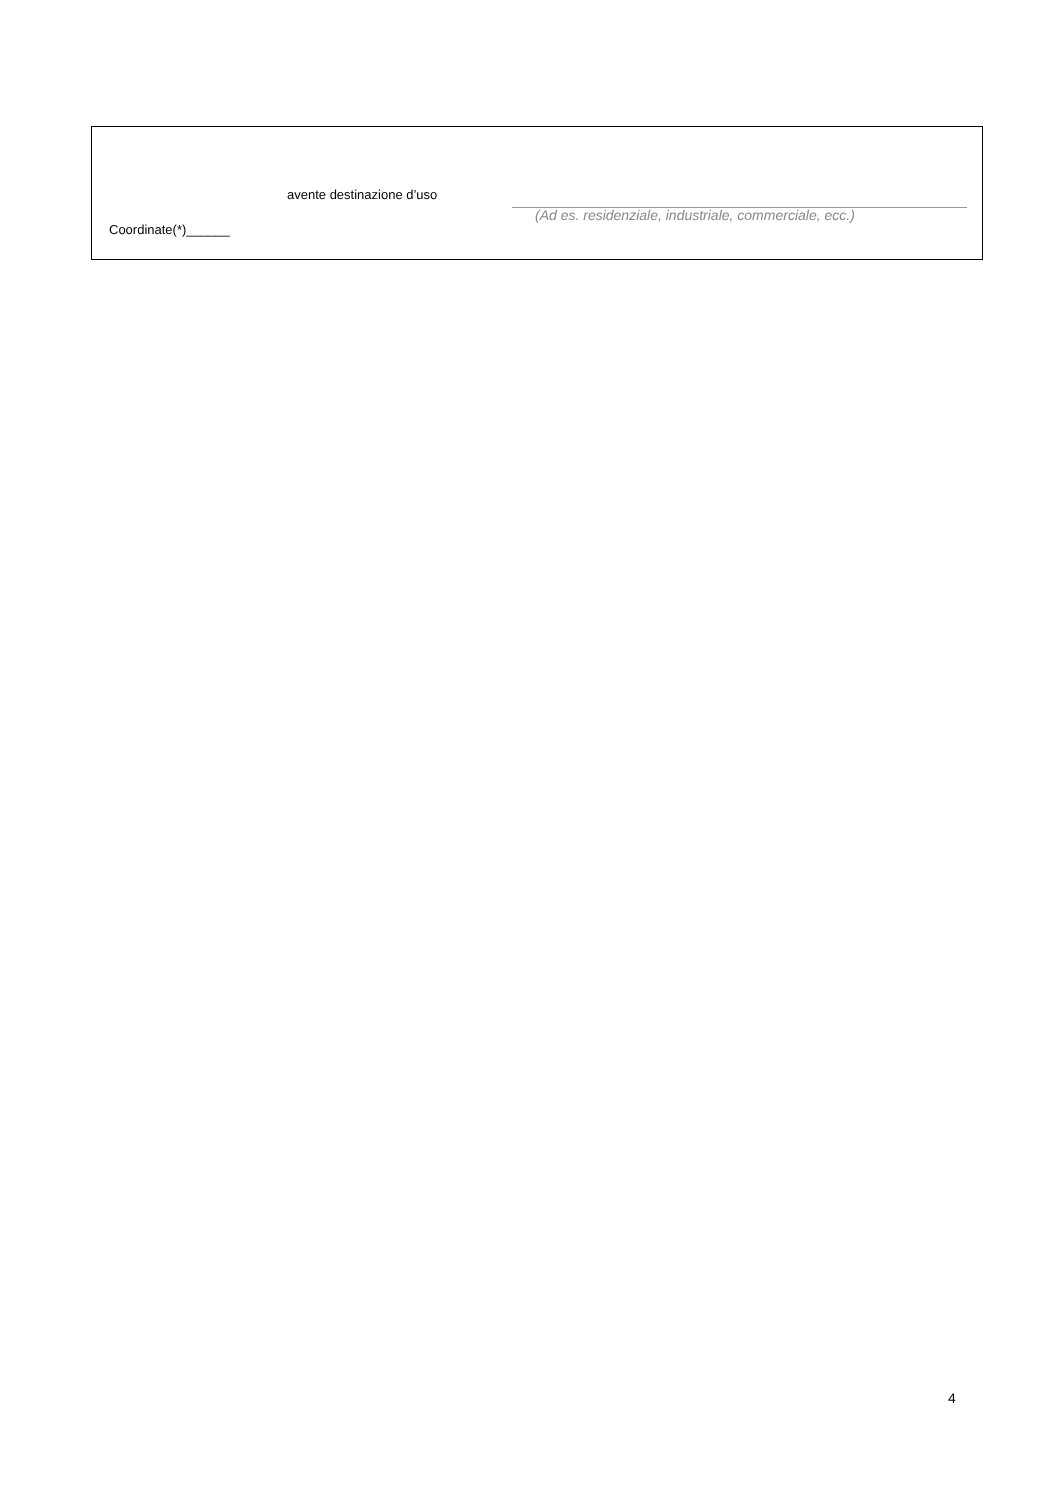avente destinazione d’uso
(Ad es. residenziale, industriale, commerciale, ecc.)
Coordinate(*)______
4